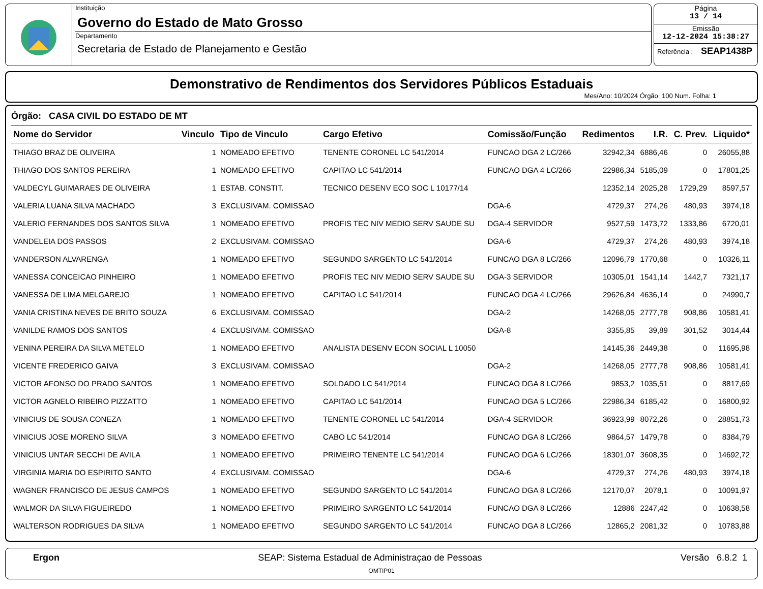Instituição
Governo do Estado de Mato Grosso
Departamento
Secretaria de Estado de Planejamento e Gestão
Página
13 / 14
Emissão
12-12-2024 15:38:27
Referência : SEAP1438P
Demonstrativo de Rendimentos dos Servidores Públicos Estaduais
Mes/Ano: 10/2024 Órgão: 100 Num. Folha: 1
Órgão: CASA CIVIL DO ESTADO DE MT
| Nome do Servidor | Vinculo | Tipo de Vinculo | Cargo Efetivo | Comissão/Função | Redimentos | I.R. | C. Prev. | Liquido* |
| --- | --- | --- | --- | --- | --- | --- | --- | --- |
| THIAGO BRAZ DE OLIVEIRA | 1 | NOMEADO EFETIVO | TENENTE CORONEL LC 541/2014 | FUNCAO DGA 2 LC/266 | 32942,34 | 6886,46 | 0 | 26055,88 |
| THIAGO DOS SANTOS PEREIRA | 1 | NOMEADO EFETIVO | CAPITAO LC 541/2014 | FUNCAO DGA 4 LC/266 | 22986,34 | 5185,09 | 0 | 17801,25 |
| VALDECYL GUIMARAES DE OLIVEIRA | 1 | ESTAB. CONSTIT. | TECNICO DESENV ECO SOC L 10177/14 | | 12352,14 | 2025,28 | 1729,29 | 8597,57 |
| VALERIA LUANA SILVA MACHADO | 3 | EXCLUSIVAM. COMISSAO | | DGA-6 | 4729,37 | 274,26 | 480,93 | 3974,18 |
| VALERIO FERNANDES DOS SANTOS SILVA | 1 | NOMEADO EFETIVO | PROFIS TEC NIV MEDIO SERV SAUDE SU | DGA-4 SERVIDOR | 9527,59 | 1473,72 | 1333,86 | 6720,01 |
| VANDELEIA DOS PASSOS | 2 | EXCLUSIVAM. COMISSAO | | DGA-6 | 4729,37 | 274,26 | 480,93 | 3974,18 |
| VANDERSON ALVARENGA | 1 | NOMEADO EFETIVO | SEGUNDO SARGENTO LC 541/2014 | FUNCAO DGA 8 LC/266 | 12096,79 | 1770,68 | 0 | 10326,11 |
| VANESSA CONCEICAO PINHEIRO | 1 | NOMEADO EFETIVO | PROFIS TEC NIV MEDIO SERV SAUDE SU | DGA-3 SERVIDOR | 10305,01 | 1541,14 | 1442,7 | 7321,17 |
| VANESSA DE LIMA MELGAREJO | 1 | NOMEADO EFETIVO | CAPITAO LC 541/2014 | FUNCAO DGA 4 LC/266 | 29626,84 | 4636,14 | 0 | 24990,7 |
| VANIA CRISTINA NEVES DE BRITO SOUZA | 6 | EXCLUSIVAM. COMISSAO | | DGA-2 | 14268,05 | 2777,78 | 908,86 | 10581,41 |
| VANILDE RAMOS DOS SANTOS | 4 | EXCLUSIVAM. COMISSAO | | DGA-8 | 3355,85 | 39,89 | 301,52 | 3014,44 |
| VENINA PEREIRA DA SILVA METELO | 1 | NOMEADO EFETIVO | ANALISTA DESENV ECON SOCIAL L 10050 | | 14145,36 | 2449,38 | 0 | 11695,98 |
| VICENTE FREDERICO GAIVA | 3 | EXCLUSIVAM. COMISSAO | | DGA-2 | 14268,05 | 2777,78 | 908,86 | 10581,41 |
| VICTOR AFONSO DO PRADO SANTOS | 1 | NOMEADO EFETIVO | SOLDADO LC 541/2014 | FUNCAO DGA 8 LC/266 | 9853,2 | 1035,51 | 0 | 8817,69 |
| VICTOR AGNELO RIBEIRO PIZZATTO | 1 | NOMEADO EFETIVO | CAPITAO LC 541/2014 | FUNCAO DGA 5 LC/266 | 22986,34 | 6185,42 | 0 | 16800,92 |
| VINICIUS DE SOUSA CONEZA | 1 | NOMEADO EFETIVO | TENENTE CORONEL LC 541/2014 | DGA-4 SERVIDOR | 36923,99 | 8072,26 | 0 | 28851,73 |
| VINICIUS JOSE MORENO SILVA | 3 | NOMEADO EFETIVO | CABO LC 541/2014 | FUNCAO DGA 8 LC/266 | 9864,57 | 1479,78 | 0 | 8384,79 |
| VINICIUS UNTAR SECCHI DE AVILA | 1 | NOMEADO EFETIVO | PRIMEIRO TENENTE LC 541/2014 | FUNCAO DGA 6 LC/266 | 18301,07 | 3608,35 | 0 | 14692,72 |
| VIRGINIA MARIA DO ESPIRITO SANTO | 4 | EXCLUSIVAM. COMISSAO | | DGA-6 | 4729,37 | 274,26 | 480,93 | 3974,18 |
| WAGNER FRANCISCO DE JESUS CAMPOS | 1 | NOMEADO EFETIVO | SEGUNDO SARGENTO LC 541/2014 | FUNCAO DGA 8 LC/266 | 12170,07 | 2078,1 | 0 | 10091,97 |
| WALMOR DA SILVA FIGUEIREDO | 1 | NOMEADO EFETIVO | PRIMEIRO SARGENTO LC 541/2014 | FUNCAO DGA 8 LC/266 | 12886 | 2247,42 | 0 | 10638,58 |
| WALTERSON RODRIGUES DA SILVA | 1 | NOMEADO EFETIVO | SEGUNDO SARGENTO LC 541/2014 | FUNCAO DGA 8 LC/266 | 12865,2 | 2081,32 | 0 | 10783,88 |
Ergon SEAP: Sistema Estadual de Administraçao de Pessoas Versão 6.8.2 1
OMTIP01